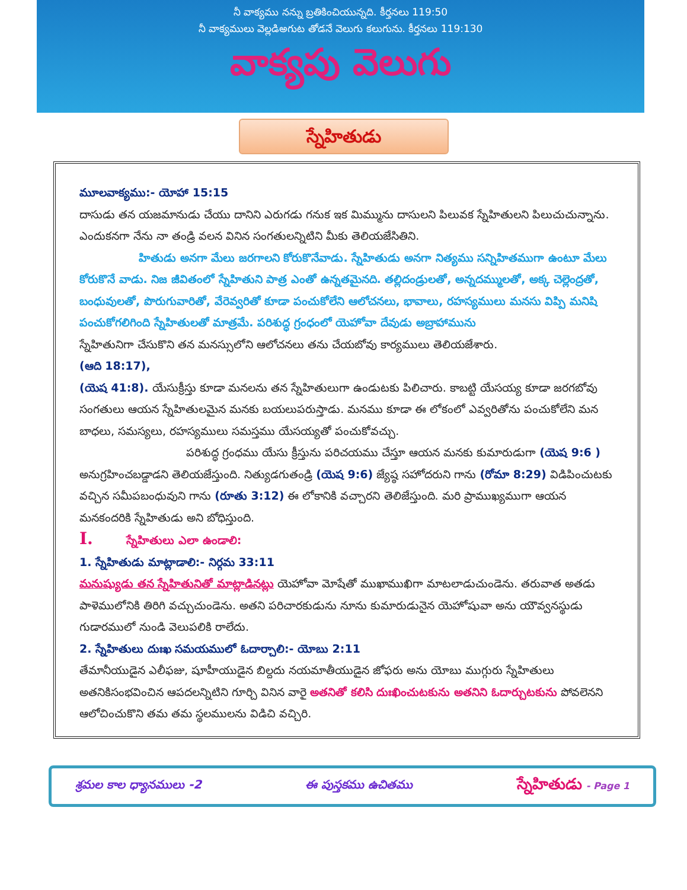నీ వాక్యము నన్ను బ్రతికించియున్నది. కీర్తనలు 119:50
నీ వాక్యములు వెల్లడిఅగుట తోడనే వెలుగు కలుగును. కీర్తనలు 119:130
వాక్యపు వెలుగు
స్నేహితుడు
మూలవాక్యము:- యోహా 15:15
దాసుడు తన యజమానుడు చేయు దానిని ఎరుగడు గనుక ఇక మిమ్మును దాసులని పిలువక స్నేహితులని పిలుచుచున్నాను. ఎందుకనగా నేను నా తండ్రి వలన వినిన సంగతులన్నిటిని మీకు తెలియజేసితిని.
హితుడు అనగా మేలు జరగాలని కోరుకొనేవాడు. స్నేహితుడు అనగా నిత్యము సన్నిహితముగా ఉంటూ మేలు కోరుకొనే వాడు. నిజ జీవితంలో స్నేహితుని పాత్ర ఎంతో ఉన్నతమైనది. తల్లిదండ్రులతో, అన్నదమ్ములతో, అక్క చెల్లెంద్రతో, బంధువులతో, పొరుగువారితో, వేరెవ్వరితో కూడా పంచుకోలేని ఆలోచనలు, భావాలు, రహస్యములు మనసు విప్పి మనిషి పంచుకోగలిగింది స్నేహితులతో మాత్రమే. పరిశుద్ధ గ్రంధంలో యెహోవా దేవుడు అబ్రాహామును
స్నేహితునిగా చేసుకొని తన మనస్సులోని ఆలోచనలు తను చేయబోవు కార్యములు తెలియజేశారు.
(ఆది 18:17),
(యెష 41:8). యేసుక్రీస్తు కూడా మనలను తన స్నేహితులుగా ఉండుటకు పిలిచారు. కాబట్టి యేసయ్య కూడా జరగబోవు సంగతులు ఆయన స్నేహితులమైన మనకు బయలుపరుస్తాడు. మనము కూడా ఈ లోకంలో ఎవ్వరితోను పంచుకోలేని మన బాధలు, సమస్యలు, రహస్యములు సమస్తము యేసయ్యతో పంచుకోవచ్చు.
పరిశుద్ధ గ్రంధము యేసు క్రీస్తును పరిచయము చేస్తూ ఆయన మనకు కుమారుడుగా (యెష 9:6 ) అనుగ్రహించబడ్డాడని తెలియజేస్తుంది. నిత్యుడగుతండ్రి (యెష 9:6) జ్యేష్ఠ సహోదరుని గాను (రోమా 8:29) విడిపించుటకు వచ్చిన సమీపబంధువుని గాను (రూతు 3:12) ఈ లోకానికి వచ్చారని తెలిజేస్తుంది. మరి ప్రాముఖ్యముగా ఆయన మనకందరికి స్నేహితుడు అని బోధిస్తుంది.
I. స్నేహితులు ఎలా ఉండాలి:
1. స్నేహితుడు మాట్లాడాలి:- నిర్గమ 33:11
మనుష్యుడు తన స్నేహితునితో మాట్లాడినట్లు యెహోవా మోషేతో ముఖాముఖిగా మాటలాడుచుండెను. తరువాత అతడు పాళెములోనికి తిరిగి వచ్చుచుండెను. అతని పరిచారకుడును నూను కుమారుడునైన యెహోషువా అను యౌవ్వనస్థుడు గుడారములో నుండి వెలుపలికి రాలేదు.
2. స్నేహితులు దుఃఖ సమయములో ఓదార్చాలి:- యోబు 2:11
తేమానీయుడైన ఎలీఫజు, షూహీయుడైన బిల్దదు నయమాతీయుడైన జోఫరు అను యోబు ముగ్గురు స్నేహితులు అతనికిసంభవించిన ఆపదలన్నిటిని గూర్చి వినిన వారై అతనితో కలిసి దుఃఖించుటకును అతనిని ఓదార్చుటకును పోవలెనని ఆలోచించుకొని తమ తమ స్థలములను విడిచి వచ్చిరి.
శ్రమల కాల ధ్యానములు -2 ఈ పుస్తకము ఉచితము స్నేహితుడు - Page 1